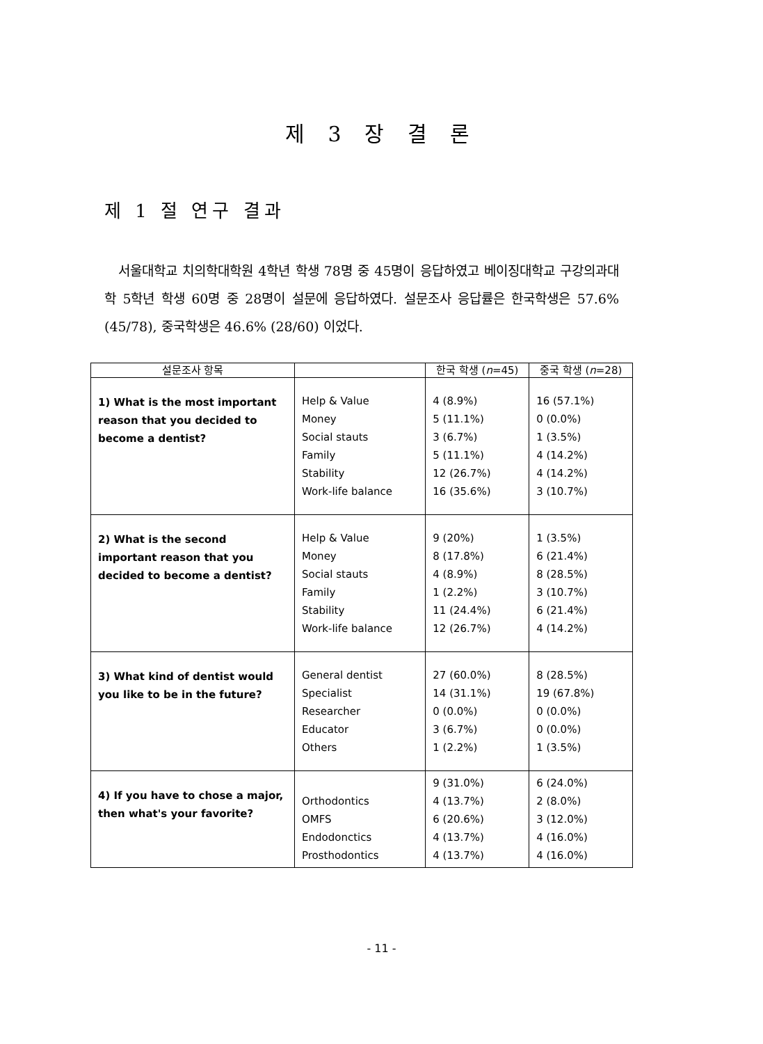제 3 장 결 론
제 1 절 연구 결과
서울대학교 치의학대학원 4학년 학생 78명 중 45명이 응답하였고 베이징대학교 구강의과대학 5학년 학생 60명 중 28명이 설문에 응답하였다. 설문조사 응답률은 한국학생은 57.6% (45/78), 중국학생은 46.6% (28/60) 이었다.
| 설문조사 항목 | | 한국 학생 ( n =45) | 중국 학생 ( n =28) |
| --- | --- | --- | --- |
| 1) What is the most important reason that you decided to become a dentist? | Help & Value Money Social stauts Family Stability Work-life balance | 4 (8.9%) 5 (11.1%) 3 (6.7%) 5 (11.1%) 12 (26.7%) 16 (35.6%) | 16 (57.1%) 0 (0.0%) 1 (3.5%) 4 (14.2%) 4 (14.2%) 3 (10.7%) |
| 2) What is the second important reason that you decided to become a dentist? | Help & Value Money Social stauts Family Stability Work-life balance | 9 (20%) 8 (17.8%) 4 (8.9%) 1 (2.2%) 11 (24.4%) 12 (26.7%) | 1 (3.5%) 6 (21.4%) 8 (28.5%) 3 (10.7%) 6 (21.4%) 4 (14.2%) |
| 3) What kind of dentist would you like to be in the future? | General dentist Specialist Researcher Educator Others | 27 (60.0%) 14 (31.1%) 0 (0.0%) 3 (6.7%) 1 (2.2%) | 8 (28.5%) 19 (67.8%) 0 (0.0%) 0 (0.0%) 1 (3.5%) |
| 4) If you have to chose a major, then what's your favorite? | Orthodontics OMFS Endodonctics Prosthodontics | 9 (31.0%) 4 (13.7%) 6 (20.6%) 4 (13.7%) 4 (13.7%) | 6 (24.0%) 2 (8.0%) 3 (12.0%) 4 (16.0%) 4 (16.0%) |
- 11 -